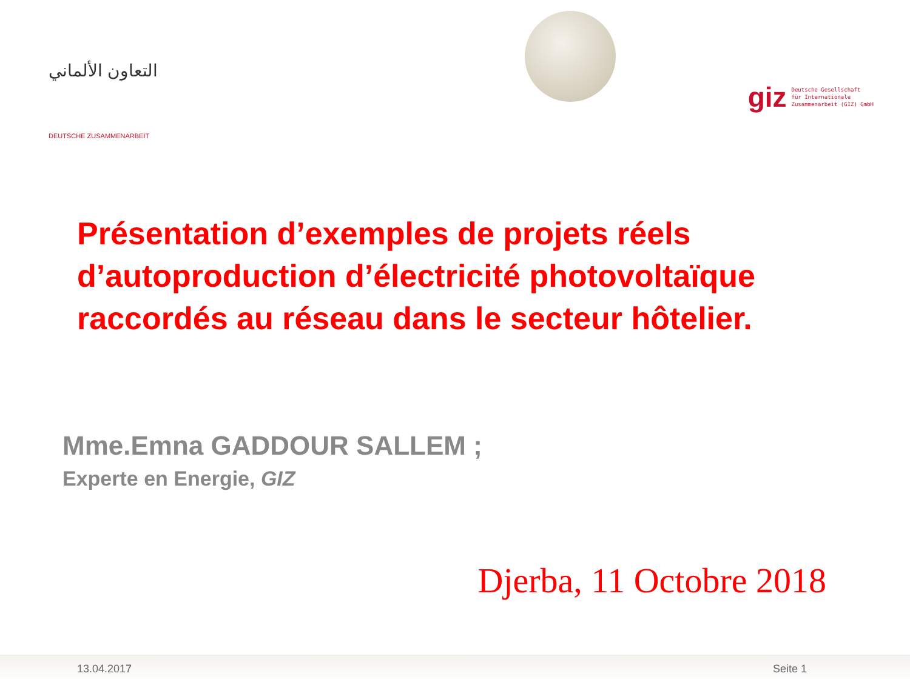التعاون الألماني
DEUTSCHE ZUSAMMENARBEIT
giz Deutsche Gesellschaft
für Internationale
Zusammenarbeit (GIZ) GmbH
Présentation d’exemples de projets réels d’autoproduction d’électricité photovoltaïque raccordés au réseau dans le secteur hôtelier.
Mme.Emna GADDOUR SALLEM ;
Experte en Energie, GIZ
Djerba, 11 Octobre 2018
13.04.2017 Seite 1